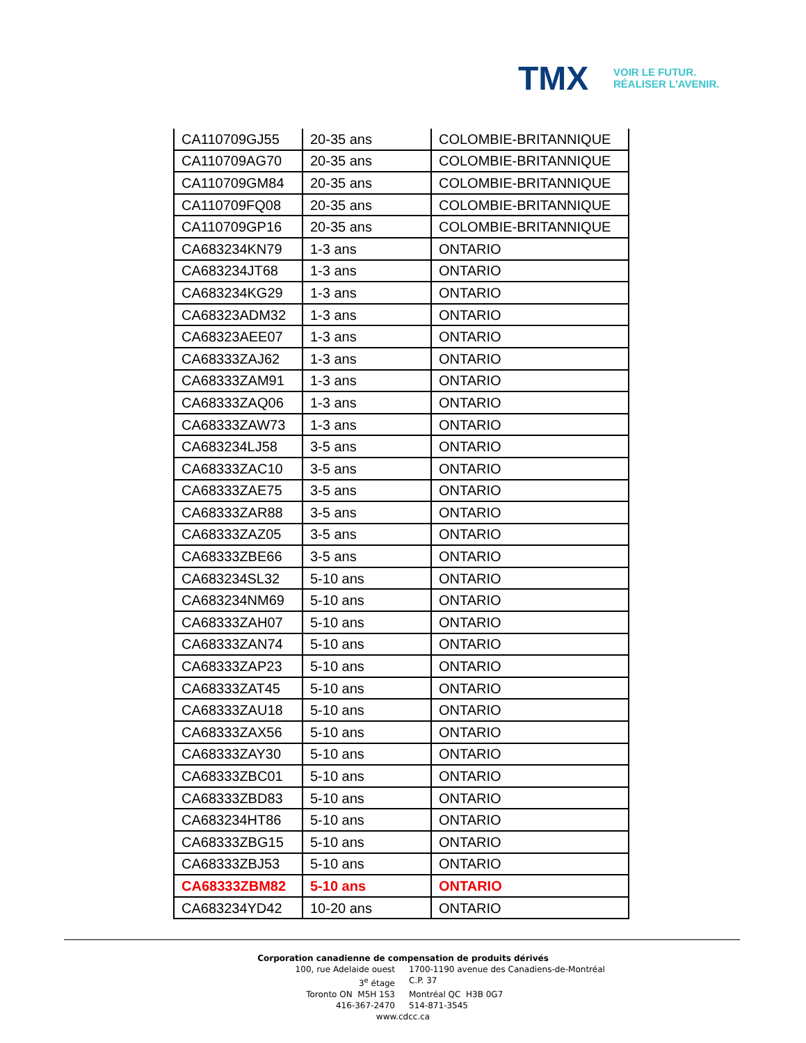TMX
VOIR LE FUTUR.
RÉALISER L'AVENIR.
| CA110709GJ55 | 20-35 ans | COLOMBIE-BRITANNIQUE |
| CA110709AG70 | 20-35 ans | COLOMBIE-BRITANNIQUE |
| CA110709GM84 | 20-35 ans | COLOMBIE-BRITANNIQUE |
| CA110709FQ08 | 20-35 ans | COLOMBIE-BRITANNIQUE |
| CA110709GP16 | 20-35 ans | COLOMBIE-BRITANNIQUE |
| CA683234KN79 | 1-3 ans | ONTARIO |
| CA683234JT68 | 1-3 ans | ONTARIO |
| CA683234KG29 | 1-3 ans | ONTARIO |
| CA68323ADM32 | 1-3 ans | ONTARIO |
| CA68323AEE07 | 1-3 ans | ONTARIO |
| CA68333ZAJ62 | 1-3 ans | ONTARIO |
| CA68333ZAM91 | 1-3 ans | ONTARIO |
| CA68333ZAQ06 | 1-3 ans | ONTARIO |
| CA68333ZAW73 | 1-3 ans | ONTARIO |
| CA683234LJ58 | 3-5 ans | ONTARIO |
| CA68333ZAC10 | 3-5 ans | ONTARIO |
| CA68333ZAE75 | 3-5 ans | ONTARIO |
| CA68333ZAR88 | 3-5 ans | ONTARIO |
| CA68333ZAZ05 | 3-5 ans | ONTARIO |
| CA68333ZBE66 | 3-5 ans | ONTARIO |
| CA683234SL32 | 5-10 ans | ONTARIO |
| CA683234NM69 | 5-10 ans | ONTARIO |
| CA68333ZAH07 | 5-10 ans | ONTARIO |
| CA68333ZAN74 | 5-10 ans | ONTARIO |
| CA68333ZAP23 | 5-10 ans | ONTARIO |
| CA68333ZAT45 | 5-10 ans | ONTARIO |
| CA68333ZAU18 | 5-10 ans | ONTARIO |
| CA68333ZAX56 | 5-10 ans | ONTARIO |
| CA68333ZAY30 | 5-10 ans | ONTARIO |
| CA68333ZBC01 | 5-10 ans | ONTARIO |
| CA68333ZBD83 | 5-10 ans | ONTARIO |
| CA683234HT86 | 5-10 ans | ONTARIO |
| CA68333ZBG15 | 5-10 ans | ONTARIO |
| CA68333ZBJ53 | 5-10 ans | ONTARIO |
| CA68333ZBM82 | 5-10 ans | ONTARIO |
| CA683234YD42 | 10-20 ans | ONTARIO |
Corporation canadienne de compensation de produits dérivés
100, rue Adelaide ouest 1700-1190 avenue des Canadiens-de-Montréal
3<sup>e</sup> étage C.P. 37
Toronto ON M5H 1S3 Montréal QC H3B 0G7
416-367-2470 514-871-3545
www.cdcc.ca